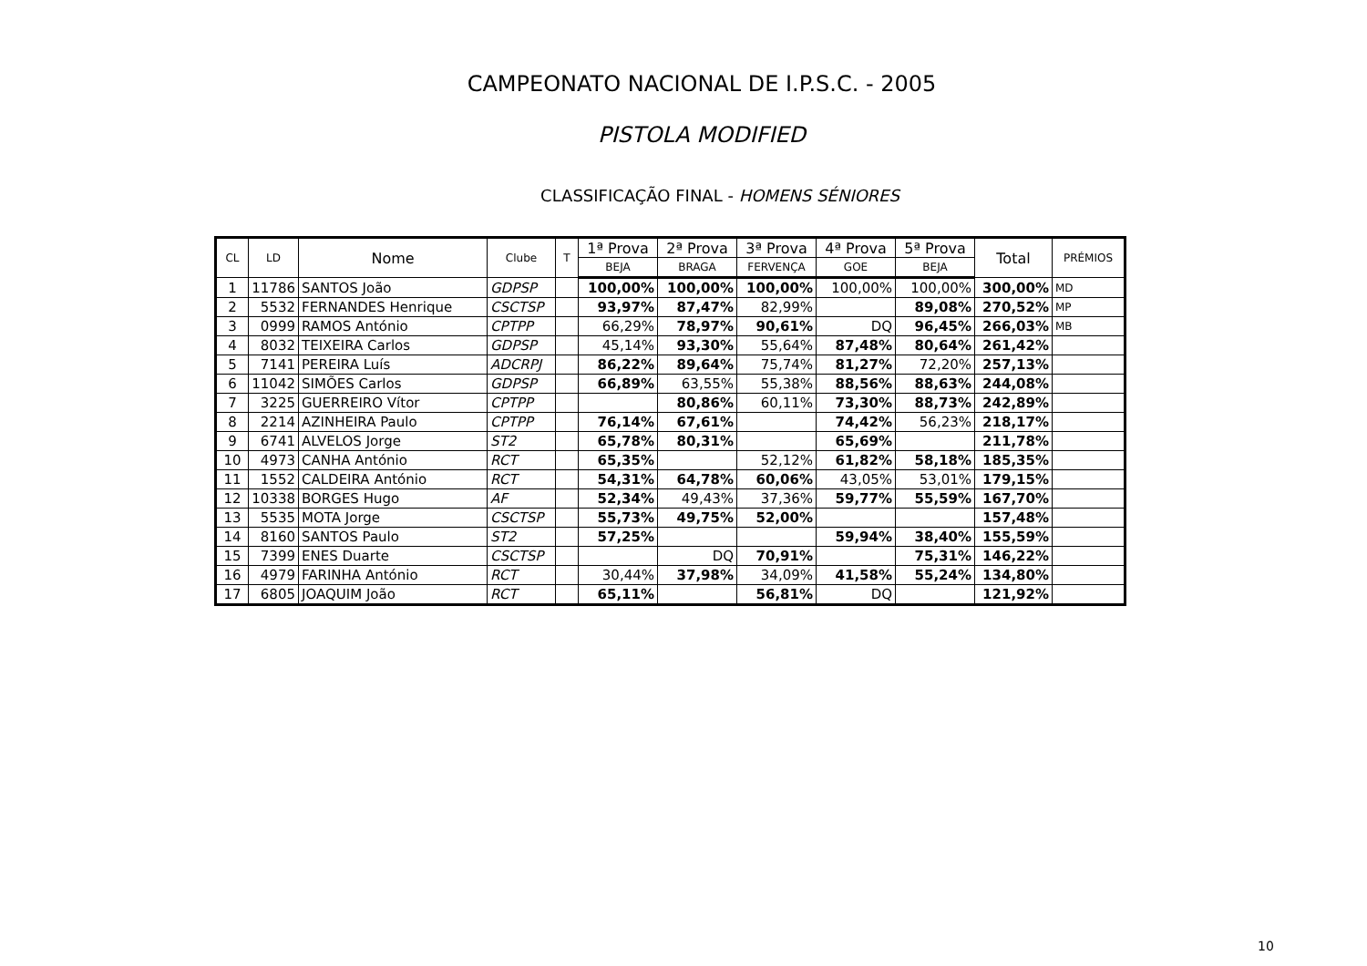CAMPEONATO NACIONAL DE I.P.S.C. - 2005
PISTOLA MODIFIED
CLASSIFICAÇÃO FINAL - HOMENS SÉNIORES
| CL | LD | Nome | Clube | T | 1ª Prova | 2ª Prova | 3ª Prova | 4ª Prova | 5ª Prova | Total | PRÉMIOS |
| --- | --- | --- | --- | --- | --- | --- | --- | --- | --- | --- | --- |
| | | | | | BEJA | BRAGA | FERVENÇA | GOE | BEJA | | |
| 1 | 11786 | SANTOS João | GDPSP | | 100,00% | 100,00% | 100,00% | 100,00% | 100,00% | 300,00% | MD |
| 2 | 5532 | FERNANDES Henrique | CSCTSP | | 93,97% | 87,47% | 82,99% | | 89,08% | 270,52% | MP |
| 3 | 0999 | RAMOS António | CPTPP | | 66,29% | 78,97% | 90,61% | DQ | 96,45% | 266,03% | MB |
| 4 | 8032 | TEIXEIRA Carlos | GDPSP | | 45,14% | 93,30% | 55,64% | 87,48% | 80,64% | 261,42% | |
| 5 | 7141 | PEREIRA Luís | ADCRPJ | | 86,22% | 89,64% | 75,74% | 81,27% | 72,20% | 257,13% | |
| 6 | 11042 | SIMÕES Carlos | GDPSP | | 66,89% | 63,55% | 55,38% | 88,56% | 88,63% | 244,08% | |
| 7 | 3225 | GUERREIRO Vítor | CPTPP | | | 80,86% | 60,11% | 73,30% | 88,73% | 242,89% | |
| 8 | 2214 | AZINHEIRA Paulo | CPTPP | | 76,14% | 67,61% | | 74,42% | 56,23% | 218,17% | |
| 9 | 6741 | ALVELOS Jorge | ST2 | | 65,78% | 80,31% | | 65,69% | | 211,78% | |
| 10 | 4973 | CANHA António | RCT | | 65,35% | | 52,12% | 61,82% | 58,18% | 185,35% | |
| 11 | 1552 | CALDEIRA António | RCT | | 54,31% | 64,78% | 60,06% | 43,05% | 53,01% | 179,15% | |
| 12 | 10338 | BORGES Hugo | AF | | 52,34% | 49,43% | 37,36% | 59,77% | 55,59% | 167,70% | |
| 13 | 5535 | MOTA Jorge | CSCTSP | | 55,73% | 49,75% | 52,00% | | | 157,48% | |
| 14 | 8160 | SANTOS Paulo | ST2 | | 57,25% | | | 59,94% | 38,40% | 155,59% | |
| 15 | 7399 | ENES Duarte | CSCTSP | | | DQ | 70,91% | | 75,31% | 146,22% | |
| 16 | 4979 | FARINHA António | RCT | | 30,44% | 37,98% | 34,09% | 41,58% | 55,24% | 134,80% | |
| 17 | 6805 | JOAQUIM João | RCT | | 65,11% | | 56,81% | DQ | | 121,92% | |
10